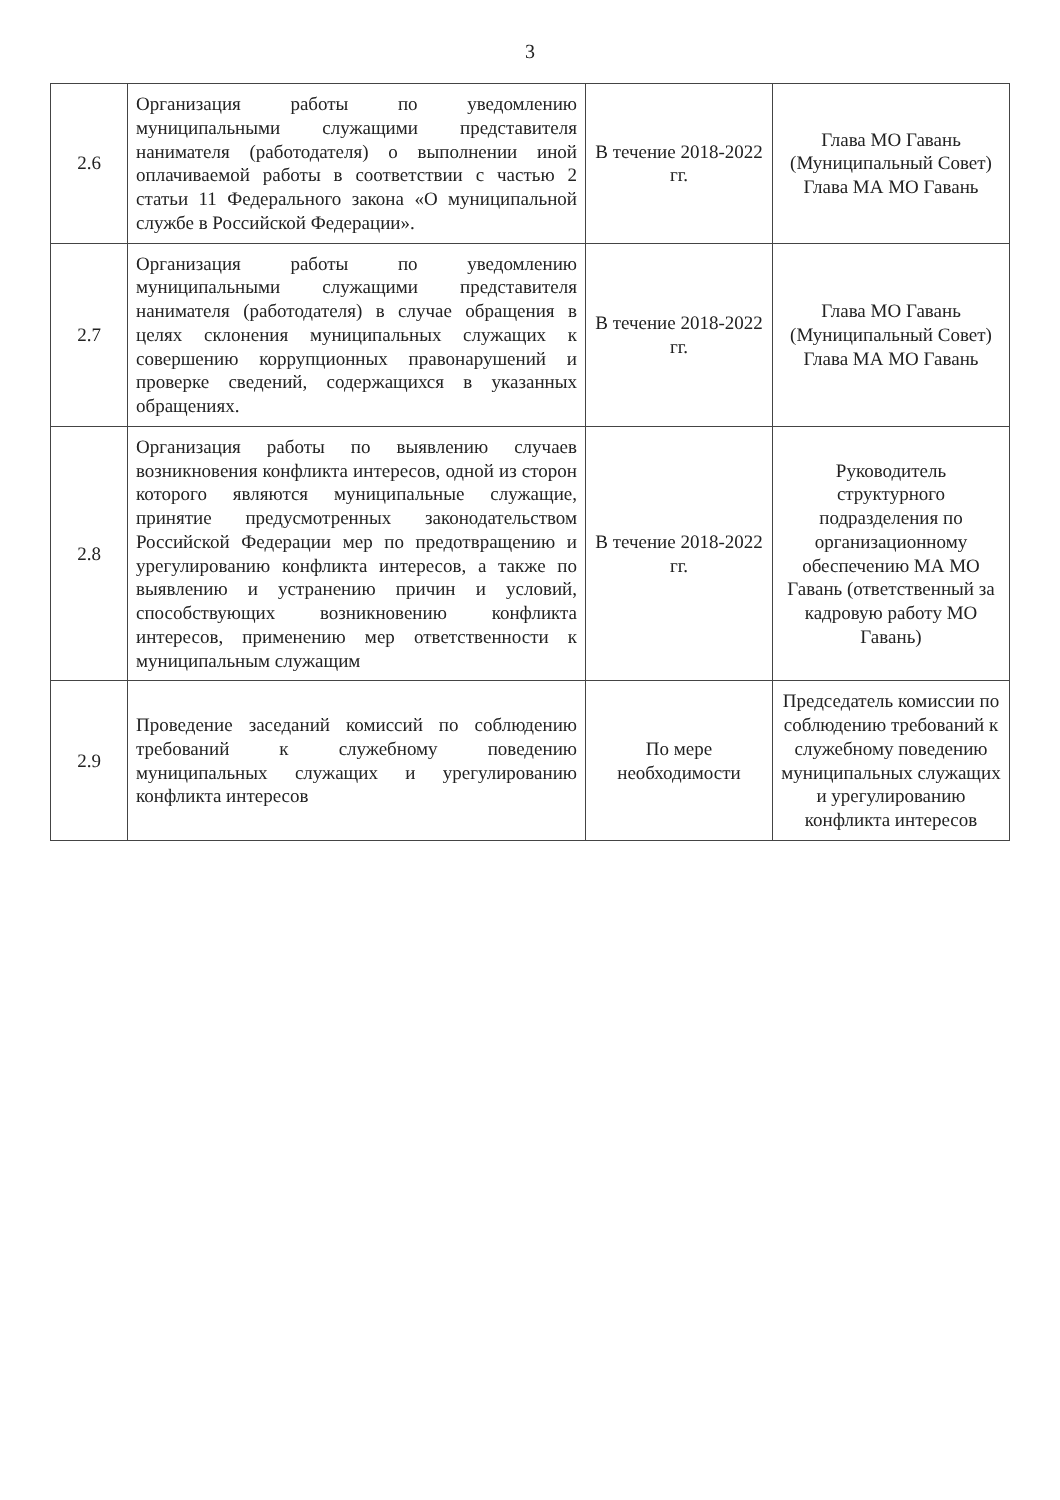3
| 2.6 | Организация работы по уведомлению муниципальными служащими представителя нанимателя (работодателя) о выполнении иной оплачиваемой работы в соответствии с частью 2 статьи 11 Федерального закона «О муниципальной службе в Российской Федерации». | В течение 2018-2022 гг. | Глава МО Гавань (Муниципальный Совет) Глава МА МО Гавань |
| 2.7 | Организация работы по уведомлению муниципальными служащими представителя нанимателя (работодателя) в случае обращения в целях склонения муниципальных служащих к совершению коррупционных правонарушений и проверке сведений, содержащихся в указанных обращениях. | В течение 2018-2022 гг. | Глава МО Гавань (Муниципальный Совет) Глава МА МО Гавань |
| 2.8 | Организация работы по выявлению случаев возникновения конфликта интересов, одной из сторон которого являются муниципальные служащие, принятие предусмотренных законодательством Российской Федерации мер по предотвращению и урегулированию конфликта интересов, а также по выявлению и устранению причин и условий, способствующих возникновению конфликта интересов, применению мер ответственности к муниципальным служащим | В течение 2018-2022 гг. | Руководитель структурного подразделения по организационному обеспечению МА МО Гавань (ответственный за кадровую работу МО Гавань) |
| 2.9 | Проведение заседаний комиссий по соблюдению требований к служебному поведению муниципальных служащих и урегулированию конфликта интересов | По мере необходимости | Председатель комиссии по соблюдению требований к служебному поведению муниципальных служащих и урегулированию конфликта интересов |